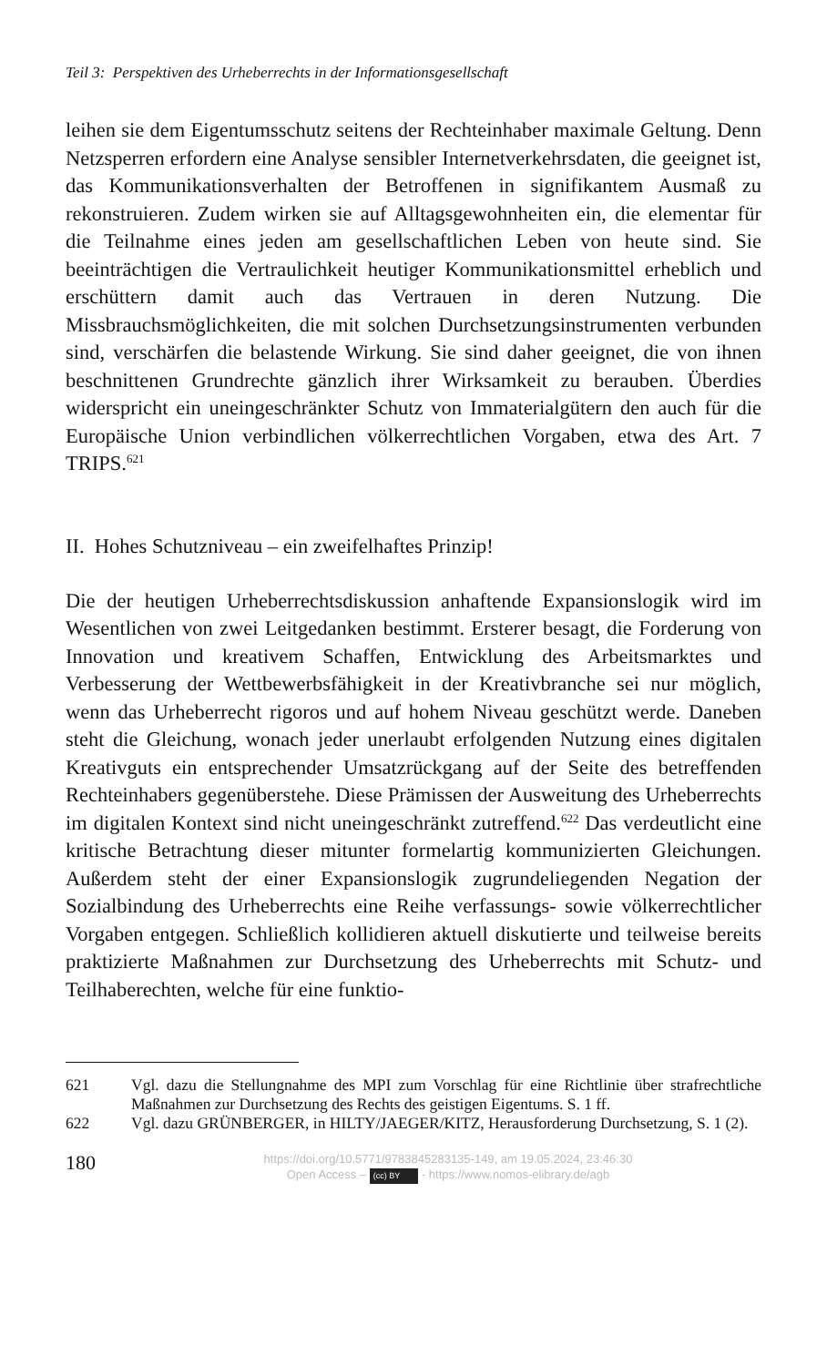Teil 3: Perspektiven des Urheberrechts in der Informationsgesellschaft
leihen sie dem Eigentumsschutz seitens der Rechteinhaber maximale Geltung. Denn Netzsperren erfordern eine Analyse sensibler Internetverkehrsdaten, die geeignet ist, das Kommunikationsverhalten der Betroffenen in signifikantem Ausmaß zu rekonstruieren. Zudem wirken sie auf Alltagsgewohnheiten ein, die elementar für die Teilnahme eines jeden am gesellschaftlichen Leben von heute sind. Sie beeinträchtigen die Vertraulichkeit heutiger Kommunikationsmittel erheblich und erschüttern damit auch das Vertrauen in deren Nutzung. Die Missbrauchsmöglichkeiten, die mit solchen Durchsetzungsinstrumenten verbunden sind, verschärfen die belastende Wirkung. Sie sind daher geeignet, die von ihnen beschnittenen Grundrechte gänzlich ihrer Wirksamkeit zu berauben. Überdies widerspricht ein uneingeschränkter Schutz von Immaterialgütern den auch für die Europäische Union verbindlichen völkerrechtlichen Vorgaben, etwa des Art. 7 TRIPS.<sup>621</sup>
II. Hohes Schutzniveau – ein zweifelhaftes Prinzip!
Die der heutigen Urheberrechtsdiskussion anhaftende Expansionslogik wird im Wesentlichen von zwei Leitgedanken bestimmt. Ersterer besagt, die Forderung von Innovation und kreativem Schaffen, Entwicklung des Arbeitsmarktes und Verbesserung der Wettbewerbsfähigkeit in der Kreativbranche sei nur möglich, wenn das Urheberrecht rigoros und auf hohem Niveau geschützt werde. Daneben steht die Gleichung, wonach jeder unerlaubt erfolgenden Nutzung eines digitalen Kreativguts ein entsprechender Umsatzrückgang auf der Seite des betreffenden Rechteinhabers gegenüberstehe. Diese Prämissen der Ausweitung des Urheberrechts im digitalen Kontext sind nicht uneingeschränkt zutreffend.<sup>622</sup> Das verdeutlicht eine kritische Betrachtung dieser mitunter formelartig kommunizierten Gleichungen. Außerdem steht der einer Expansionslogik zugrundeliegenden Negation der Sozialbindung des Urheberrechts eine Reihe verfassungs- sowie völkerrechtlicher Vorgaben entgegen. Schließlich kollidieren aktuell diskutierte und teilweise bereits praktizierte Maßnahmen zur Durchsetzung des Urheberrechts mit Schutz- und Teilhaberechten, welche für eine funktio-
621 Vgl. dazu die Stellungnahme des MPI zum Vorschlag für eine Richtlinie über strafrechtliche Maßnahmen zur Durchsetzung des Rechts des geistigen Eigentums. S. 1 ff.
622 Vgl. dazu GRÜNBERGER, in HILTY/JAEGER/KITZ, Herausforderung Durchsetzung, S. 1 (2).
180
https://doi.org/10.5771/9783845283135-149, am 19.05.2024, 23:46:30
Open Access – (cc) BY - https://www.nomos-elibrary.de/agb